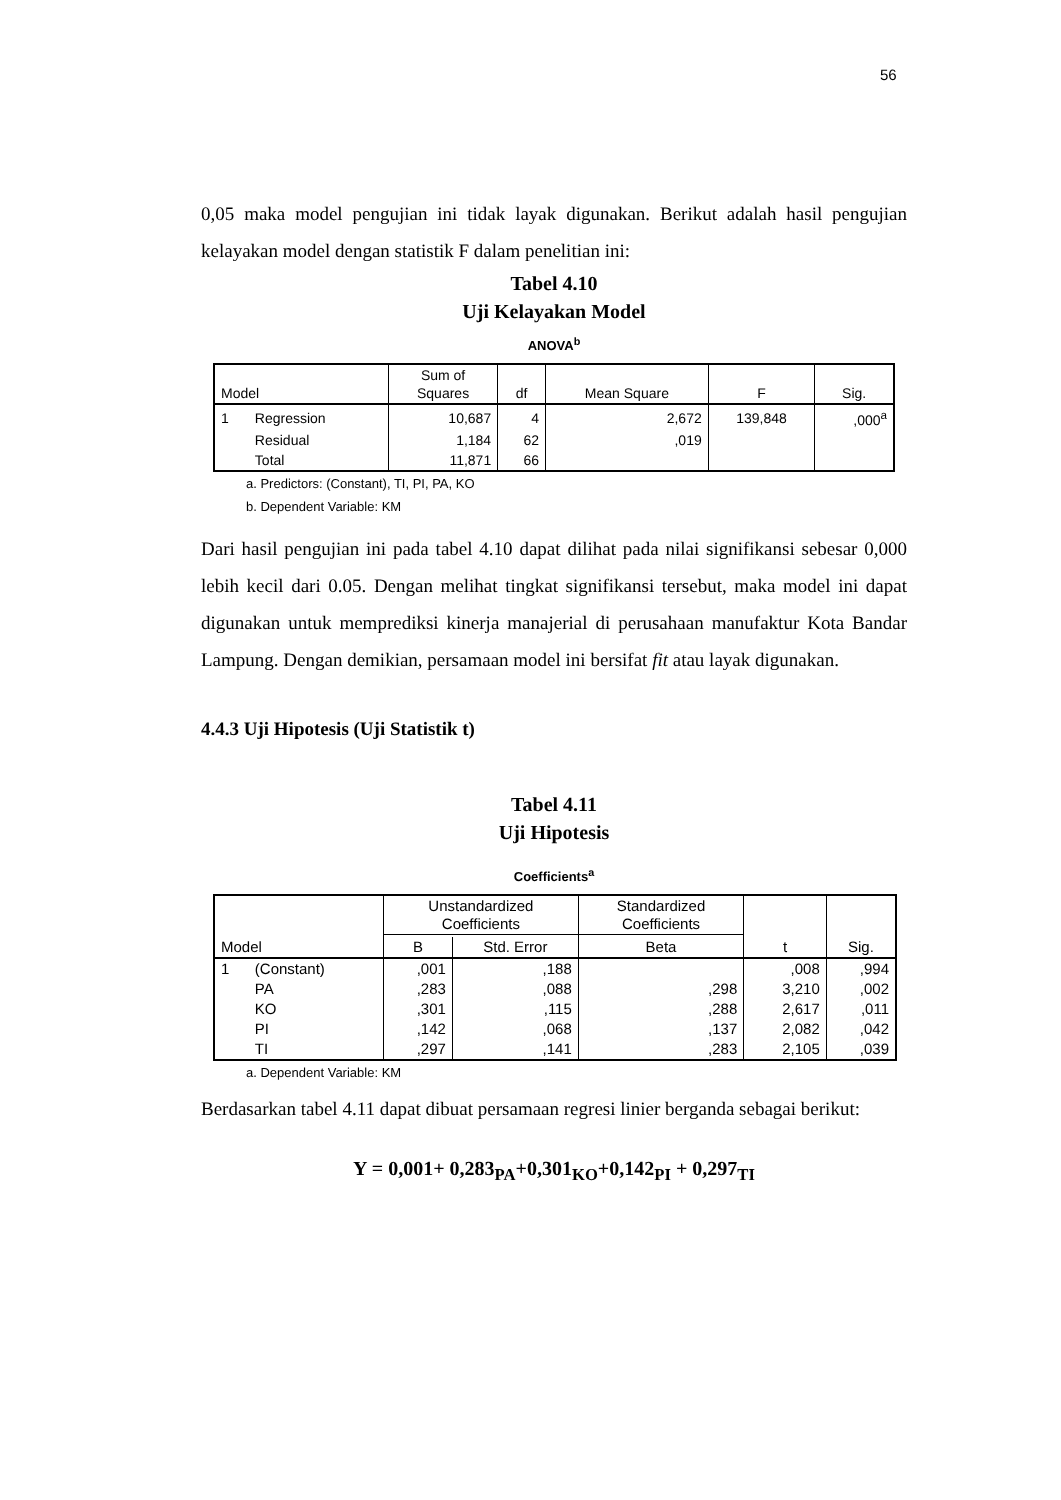56
0,05 maka model pengujian ini tidak layak digunakan. Berikut adalah hasil pengujian kelayakan model dengan statistik F dalam penelitian ini:
Tabel 4.10
Uji Kelayakan Model
ANOVA<sup>b</sup>
| Model | | Sum of Squares | df | Mean Square | F | Sig. |
| --- | --- | --- | --- | --- | --- | --- |
| 1 | Regression | 10,687 | 4 | 2,672 | 139,848 | ,000<sup>a</sup> |
| | Residual | 1,184 | 62 | ,019 | | |
| | Total | 11,871 | 66 | | | |
a. Predictors: (Constant), TI, PI, PA, KO
b. Dependent Variable: KM
Dari hasil pengujian ini pada tabel 4.10 dapat dilihat pada nilai signifikansi sebesar 0,000 lebih kecil dari 0.05. Dengan melihat tingkat signifikansi tersebut, maka model ini dapat digunakan untuk memprediksi kinerja manajerial di perusahaan manufaktur Kota Bandar Lampung. Dengan demikian, persamaan model ini bersifat fit atau layak digunakan.
4.4.3 Uji Hipotesis (Uji Statistik t)
Tabel 4.11
Uji Hipotesis
Coefficients<sup>a</sup>
| | | Unstandardized Coefficients | | Standardized Coefficients | | |
| --- | --- | --- | --- | --- | --- | --- |
| Model | | B | Std. Error | Beta | t | Sig. |
| 1 | (Constant) | ,001 | ,188 | | ,008 | ,994 |
| | PA | ,283 | ,088 | ,298 | 3,210 | ,002 |
| | KO | ,301 | ,115 | ,288 | 2,617 | ,011 |
| | PI | ,142 | ,068 | ,137 | 2,082 | ,042 |
| | TI | ,297 | ,141 | ,283 | 2,105 | ,039 |
a. Dependent Variable: KM
Berdasarkan tabel 4.11 dapat dibuat persamaan regresi linier berganda sebagai berikut:
Y = 0,001+ 0,283<sub>PA</sub>+0,301<sub>KO</sub>+0,142<sub>PI</sub> + 0,297<sub>TI</sub>